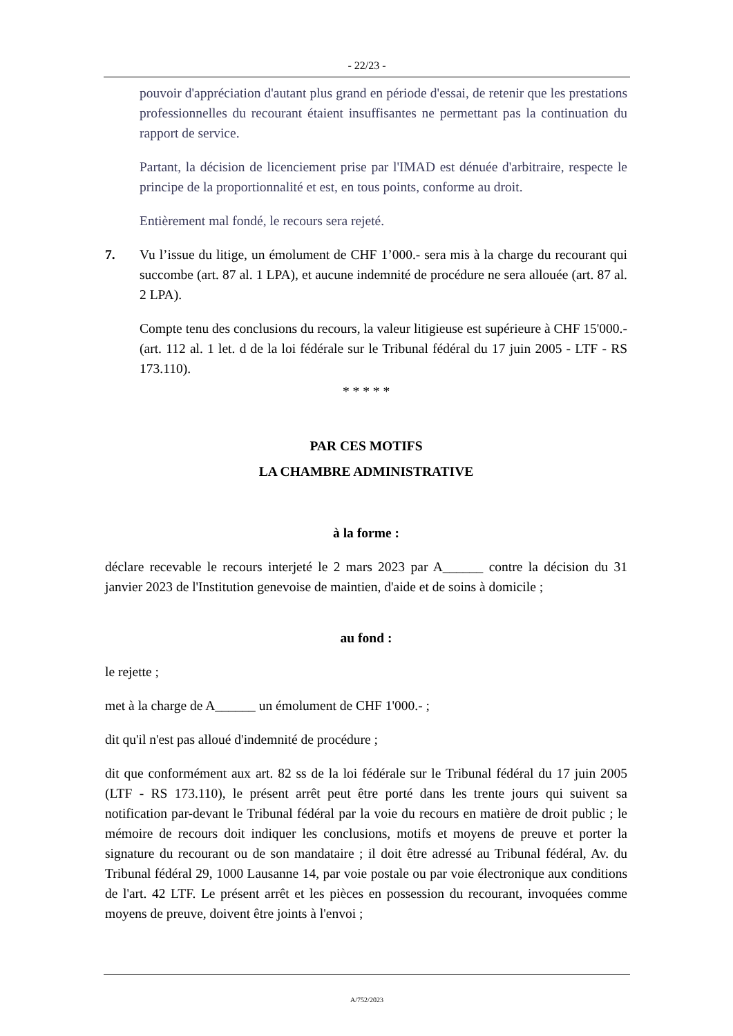- 22/23 -
pouvoir d'appréciation d'autant plus grand en période d'essai, de retenir que les prestations professionnelles du recourant étaient insuffisantes ne permettant pas la continuation du rapport de service.
Partant, la décision de licenciement prise par l'IMAD est dénuée d'arbitraire, respecte le principe de la proportionnalité et est, en tous points, conforme au droit.
Entièrement mal fondé, le recours sera rejeté.
7. Vu l’issue du litige, un émolument de CHF 1’000.- sera mis à la charge du recourant qui succombe (art. 87 al. 1 LPA), et aucune indemnité de procédure ne sera allouée (art. 87 al. 2 LPA).
Compte tenu des conclusions du recours, la valeur litigieuse est supérieure à CHF 15'000.- (art. 112 al. 1 let. d de la loi fédérale sur le Tribunal fédéral du 17 juin 2005 - LTF - RS 173.110).
* * * * *
PAR CES MOTIFS
LA CHAMBRE ADMINISTRATIVE
à la forme :
déclare recevable le recours interjeté le 2 mars 2023 par A______ contre la décision du 31 janvier 2023 de l'Institution genevoise de maintien, d'aide et de soins à domicile ;
au fond :
le rejette ;
met à la charge de A______ un émolument de CHF 1'000.- ;
dit qu'il n'est pas alloué d'indemnité de procédure ;
dit que conformément aux art. 82 ss de la loi fédérale sur le Tribunal fédéral du 17 juin 2005 (LTF - RS 173.110), le présent arrêt peut être porté dans les trente jours qui suivent sa notification par-devant le Tribunal fédéral par la voie du recours en matière de droit public ; le mémoire de recours doit indiquer les conclusions, motifs et moyens de preuve et porter la signature du recourant ou de son mandataire ; il doit être adressé au Tribunal fédéral, Av. du Tribunal fédéral 29, 1000 Lausanne 14, par voie postale ou par voie électronique aux conditions de l'art. 42 LTF. Le présent arrêt et les pièces en possession du recourant, invoquées comme moyens de preuve, doivent être joints à l'envoi ;
A/752/2023